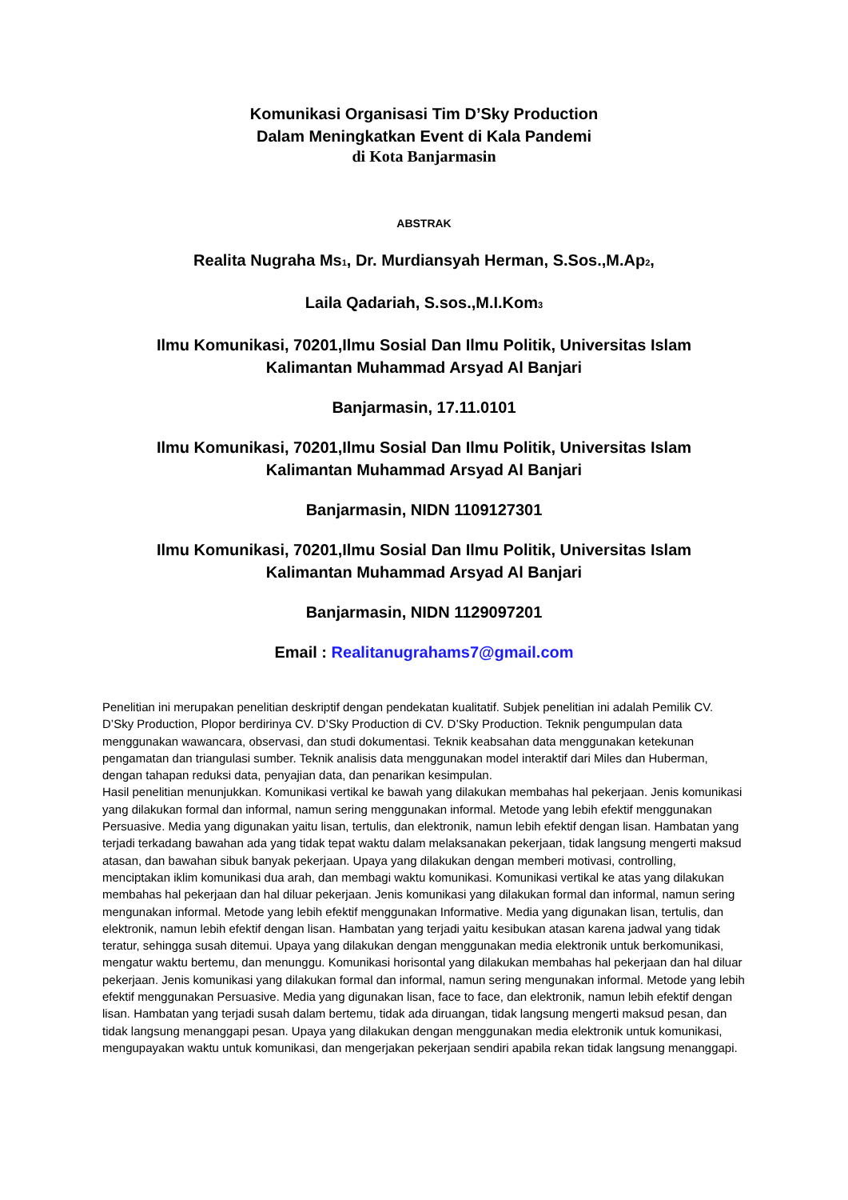Komunikasi Organisasi Tim D’Sky Production
Dalam Meningkatkan Event di Kala Pandemi
di Kota Banjarmasin
ABSTRAK
Realita Nugraha Ms<sub>1</sub>, Dr. Murdiansyah Herman, S.Sos.,M.Ap<sub>2</sub>,
Laila Qadariah, S.sos.,M.I.Kom<sub>3</sub>
Ilmu Komunikasi, 70201,Ilmu Sosial Dan Ilmu Politik, Universitas Islam
Kalimantan Muhammad Arsyad Al Banjari
Banjarmasin, 17.11.0101
Ilmu Komunikasi, 70201,Ilmu Sosial Dan Ilmu Politik, Universitas Islam
Kalimantan Muhammad Arsyad Al Banjari
Banjarmasin, NIDN 1109127301
Ilmu Komunikasi, 70201,Ilmu Sosial Dan Ilmu Politik, Universitas Islam
Kalimantan Muhammad Arsyad Al Banjari
Banjarmasin, NIDN 1129097201
Email : Realitanugrahams7@gmail.com
Penelitian ini merupakan penelitian deskriptif dengan pendekatan kualitatif. Subjek penelitian ini adalah Pemilik CV. D’Sky Production, Plopor berdirinya CV. D’Sky Production di CV. D’Sky Production. Teknik pengumpulan data menggunakan wawancara, observasi, dan studi dokumentasi. Teknik keabsahan data menggunakan ketekunan pengamatan dan triangulasi sumber. Teknik analisis data menggunakan model interaktif dari Miles dan Huberman, dengan tahapan reduksi data, penyajian data, dan penarikan kesimpulan.
Hasil penelitian menunjukkan. Komunikasi vertikal ke bawah yang dilakukan membahas hal pekerjaan. Jenis komunikasi yang dilakukan formal dan informal, namun sering menggunakan informal. Metode yang lebih efektif menggunakan Persuasive. Media yang digunakan yaitu lisan, tertulis, dan elektronik, namun lebih efektif dengan lisan. Hambatan yang terjadi terkadang bawahan ada yang tidak tepat waktu dalam melaksanakan pekerjaan, tidak langsung mengerti maksud atasan, dan bawahan sibuk banyak pekerjaan. Upaya yang dilakukan dengan memberi motivasi, controlling, menciptakan iklim komunikasi dua arah, dan membagi waktu komunikasi. Komunikasi vertikal ke atas yang dilakukan membahas hal pekerjaan dan hal diluar pekerjaan. Jenis komunikasi yang dilakukan formal dan informal, namun sering mengunakan informal. Metode yang lebih efektif menggunakan Informative. Media yang digunakan lisan, tertulis, dan elektronik, namun lebih efektif dengan lisan. Hambatan yang terjadi yaitu kesibukan atasan karena jadwal yang tidak teratur, sehingga susah ditemui. Upaya yang dilakukan dengan menggunakan media elektronik untuk berkomunikasi, mengatur waktu bertemu, dan menunggu. Komunikasi horisontal yang dilakukan membahas hal pekerjaan dan hal diluar pekerjaan. Jenis komunikasi yang dilakukan formal dan informal, namun sering mengunakan informal. Metode yang lebih efektif menggunakan Persuasive. Media yang digunakan lisan, face to face, dan elektronik, namun lebih efektif dengan lisan. Hambatan yang terjadi susah dalam bertemu, tidak ada diruangan, tidak langsung mengerti maksud pesan, dan tidak langsung menanggapi pesan. Upaya yang dilakukan dengan menggunakan media elektronik untuk komunikasi, mengupayakan waktu untuk komunikasi, dan mengerjakan pekerjaan sendiri apabila rekan tidak langsung menanggapi.